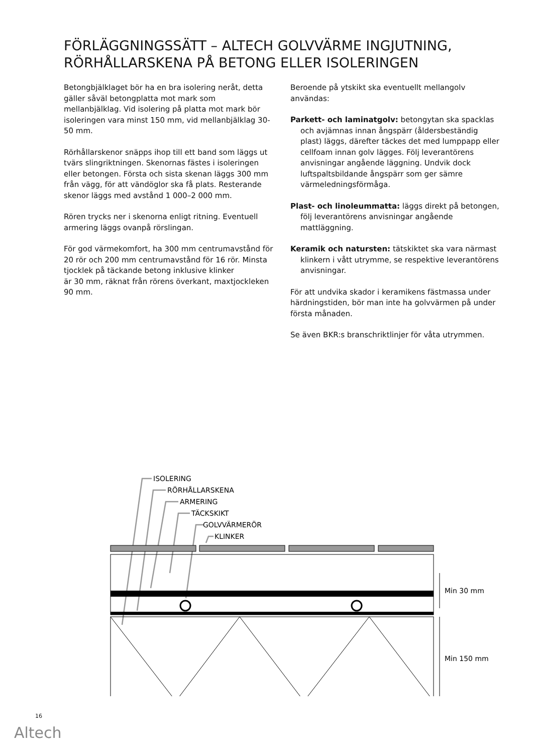FÖRLÄGGNINGSSÄTT – ALTECH GOLVVÄRME INGJUTNING,
RÖRHÅLLARSKENA PÅ BETONG ELLER ISOLERINGEN
Betongbjälklaget bör ha en bra isolering neråt, detta gäller såväl betongplatta mot mark som mellanbjälklag. Vid isolering på platta mot mark bör isoleringen vara minst 150 mm, vid mellanbjälklag 30-50 mm.
Rörhållarskenor snäpps ihop till ett band som läggs ut tvärs slingriktningen. Skenornas fästes i isoleringen eller betongen. Första och sista skenan läggs 300 mm från vägg, för att vändöglor ska få plats. Resterande skenor läggs med avstånd 1 000–2 000 mm.
Rören trycks ner i skenorna enligt ritning. Eventuell armering läggs ovanpå rörslingan.
För god värmekomfort, ha 300 mm centrumavstånd för 20 rör och 200 mm centrumavstånd för 16 rör. Minsta tjocklek på täckande betong inklusive klinker
är 30 mm, räknat från rörens överkant, maxtjockleken 90 mm.
Beroende på ytskikt ska eventuellt mellangolv användas:
Parkett- och laminatgolv: betongytan ska spacklas och avjämnas innan ångspärr (åldersbeständig plast) läggs, därefter täckes det med lumppapp eller cellfoam innan golv lägges. Följ leverantörens anvisningar angående läggning. Undvik dock luftspaltsbildande ångspärr som ger sämre värmeledningsförmåga.
Plast- och linoleummatta: läggs direkt på betongen, följ leverantörens anvisningar angående mattläggning.
Keramik och natursten: tätskiktet ska vara närmast klinkern i vått utrymme, se respektive leverantörens anvisningar.
För att undvika skador i keramikens fästmassa under härdningstiden, bör man inte ha golvvärmen på under första månaden.
Se även BKR:s branschriktlinjer för våta utrymmen.
ISOLERING
RÖRHÅLLARSKENA
ARMERING
TÄCKSKIKT
GOLVVÄRMERÖR
KLINKER
Min 30 mm
Min 150 mm
16
Altech